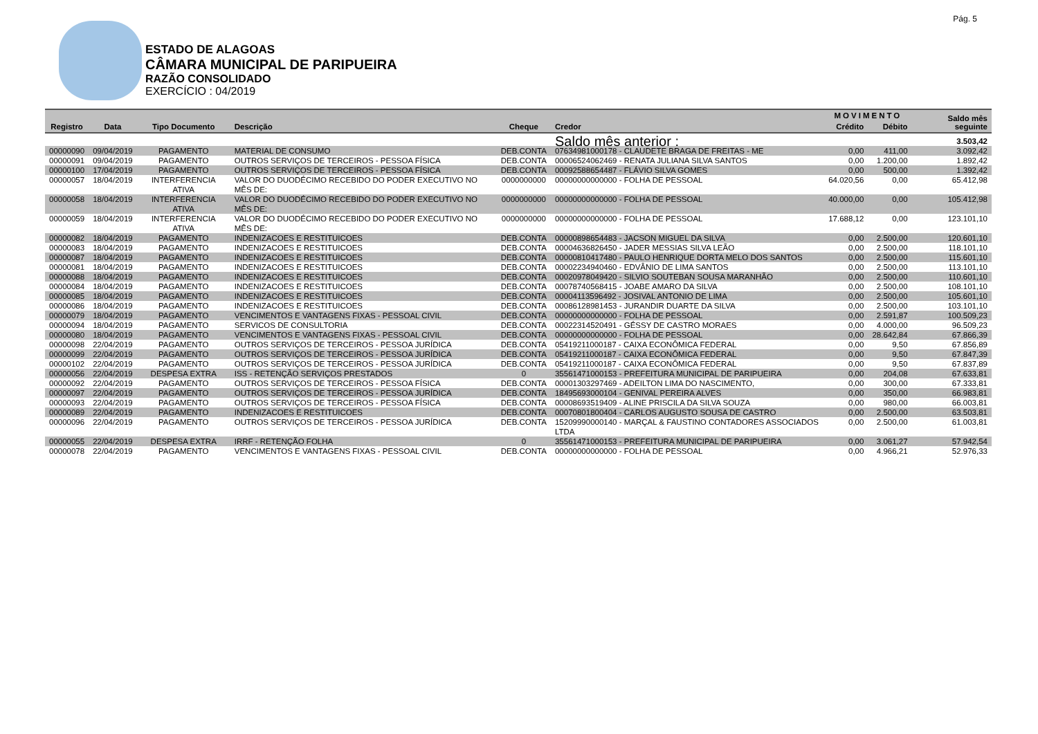Pág. 5
ESTADO DE ALAGOAS
CÂMARA MUNICIPAL DE PARIPUEIRA
RAZÃO CONSOLIDADO
EXERCÍCIO : 04/2019
| Registro | Data | Tipo Documento | Descrição | Cheque | Credor | MOVIMENTO | | Saldo mês seguinte |
| --- | --- | --- | --- | --- | --- | --- | --- | --- |
| | | | | | | Crédito | Débito | |
| | | | | | Saldo mês anterior : | | | 3.503,42 |
| 00000090 | 09/04/2019 | PAGAMENTO | MATERIAL DE CONSUMO | DEB.CONTA | 07634981000178 - CLAUDETE BRAGA DE FREITAS - ME | 0,00 | 411,00 | 3.092,42 |
| 00000091 | 09/04/2019 | PAGAMENTO | OUTROS SERVIÇOS DE TERCEIROS - PESSOA FÍSICA | DEB.CONTA | 00006524062469 - RENATA JULIANA SILVA SANTOS | 0,00 | 1.200,00 | 1.892,42 |
| 00000100 | 17/04/2019 | PAGAMENTO | OUTROS SERVIÇOS DE TERCEIROS - PESSOA FÍSICA | DEB.CONTA | 00092588654487 - FLÁVIO SILVA GOMES | 0,00 | 500,00 | 1.392,42 |
| 00000057 | 18/04/2019 | INTERFERENCIA ATIVA | VALOR DO DUODÉCIMO RECEBIDO DO PODER EXECUTIVO NO MÊS DE: | 0000000000 | 00000000000000 - FOLHA DE PESSOAL | 64.020,56 | 0,00 | 65.412,98 |
| 00000058 | 18/04/2019 | INTERFERENCIA ATIVA | VALOR DO DUODÉCIMO RECEBIDO DO PODER EXECUTIVO NO MÊS DE: | 0000000000 | 00000000000000 - FOLHA DE PESSOAL | 40.000,00 | 0,00 | 105.412,98 |
| 00000059 | 18/04/2019 | INTERFERENCIA ATIVA | VALOR DO DUODÉCIMO RECEBIDO DO PODER EXECUTIVO NO MÊS DE: | 0000000000 | 00000000000000 - FOLHA DE PESSOAL | 17.688,12 | 0,00 | 123.101,10 |
| 00000082 | 18/04/2019 | PAGAMENTO | INDENIZACOES E RESTITUICOES | DEB.CONTA | 00000898654483 - JACSON MIGUEL DA SILVA | 0,00 | 2.500,00 | 120.601,10 |
| 00000083 | 18/04/2019 | PAGAMENTO | INDENIZACOES E RESTITUICOES | DEB.CONTA | 00004636826450 - JADER MESSIAS SILVA LEÃO | 0,00 | 2.500,00 | 118.101,10 |
| 00000087 | 18/04/2019 | PAGAMENTO | INDENIZACOES E RESTITUICOES | DEB.CONTA | 00000810417480 - PAULO HENRIQUE DORTA MELO DOS SANTOS | 0,00 | 2.500,00 | 115.601,10 |
| 00000081 | 18/04/2019 | PAGAMENTO | INDENIZACOES E RESTITUICOES | DEB.CONTA | 00002234940460 - EDVÂNIO DE LIMA SANTOS | 0,00 | 2.500,00 | 113.101,10 |
| 00000088 | 18/04/2019 | PAGAMENTO | INDENIZACOES E RESTITUICOES | DEB.CONTA | 00020978049420 - SILVIO SOUTEBAN SOUSA MARANHÃO | 0,00 | 2.500,00 | 110.601,10 |
| 00000084 | 18/04/2019 | PAGAMENTO | INDENIZACOES E RESTITUICOES | DEB.CONTA | 00078740568415 - JOABE AMARO DA SILVA | 0,00 | 2.500,00 | 108.101,10 |
| 00000085 | 18/04/2019 | PAGAMENTO | INDENIZACOES E RESTITUICOES | DEB.CONTA | 00004113596492 - JOSIVAL ANTONIO DE LIMA | 0,00 | 2.500,00 | 105.601,10 |
| 00000086 | 18/04/2019 | PAGAMENTO | INDENIZACOES E RESTITUICOES | DEB.CONTA | 00086128981453 - JURANDIR DUARTE DA SILVA | 0,00 | 2.500,00 | 103.101,10 |
| 00000079 | 18/04/2019 | PAGAMENTO | VENCIMENTOS E VANTAGENS FIXAS - PESSOAL CIVIL | DEB.CONTA | 00000000000000 - FOLHA DE PESSOAL | 0,00 | 2.591,87 | 100.509,23 |
| 00000094 | 18/04/2019 | PAGAMENTO | SERVICOS DE CONSULTORIA | DEB.CONTA | 00022314520491 - GÉSSY DE CASTRO MORAES | 0,00 | 4.000,00 | 96.509,23 |
| 00000080 | 18/04/2019 | PAGAMENTO | VENCIMENTOS E VANTAGENS FIXAS - PESSOAL CIVIL | DEB.CONTA | 00000000000000 - FOLHA DE PESSOAL | 0,00 | 28.642,84 | 67.866,39 |
| 00000098 | 22/04/2019 | PAGAMENTO | OUTROS SERVIÇOS DE TERCEIROS - PESSOA JURÍDICA | DEB.CONTA | 05419211000187 - CAIXA ECONÔMICA FEDERAL | 0,00 | 9,50 | 67.856,89 |
| 00000099 | 22/04/2019 | PAGAMENTO | OUTROS SERVIÇOS DE TERCEIROS - PESSOA JURÍDICA | DEB.CONTA | 05419211000187 - CAIXA ECONÔMICA FEDERAL | 0,00 | 9,50 | 67.847,39 |
| 00000102 | 22/04/2019 | PAGAMENTO | OUTROS SERVIÇOS DE TERCEIROS - PESSOA JURÍDICA | DEB.CONTA | 05419211000187 - CAIXA ECONÔMICA FEDERAL | 0,00 | 9,50 | 67.837,89 |
| 00000056 | 22/04/2019 | DESPESA EXTRA | ISS - RETENÇÃO SERVIÇOS PRESTADOS | 0 | 35561471000153 - PREFEITURA MUNICIPAL DE PARIPUEIRA | 0,00 | 204,08 | 67.633,81 |
| 00000092 | 22/04/2019 | PAGAMENTO | OUTROS SERVIÇOS DE TERCEIROS - PESSOA FÍSICA | DEB.CONTA | 00001303297469 - ADEILTON LIMA DO NASCIMENTO, | 0,00 | 300,00 | 67.333,81 |
| 00000097 | 22/04/2019 | PAGAMENTO | OUTROS SERVIÇOS DE TERCEIROS - PESSOA JURÍDICA | DEB.CONTA | 18495693000104 - GENIVAL PEREIRA ALVES | 0,00 | 350,00 | 66.983,81 |
| 00000093 | 22/04/2019 | PAGAMENTO | OUTROS SERVIÇOS DE TERCEIROS - PESSOA FÍSICA | DEB.CONTA | 00008693519409 - ALINE PRISCILA DA SILVA SOUZA | 0,00 | 980,00 | 66.003,81 |
| 00000089 | 22/04/2019 | PAGAMENTO | INDENIZACOES E RESTITUICOES | DEB.CONTA | 00070801800404 - CARLOS AUGUSTO SOUSA DE CASTRO | 0,00 | 2.500,00 | 63.503,81 |
| 00000096 | 22/04/2019 | PAGAMENTO | OUTROS SERVIÇOS DE TERCEIROS - PESSOA JURÍDICA | DEB.CONTA | 15209990000140 - MARÇAL & FAUSTINO CONTADORES ASSOCIADOS LTDA | 0,00 | 2.500,00 | 61.003,81 |
| 00000055 | 22/04/2019 | DESPESA EXTRA | IRRF - RETENÇÃO FOLHA | 0 | 35561471000153 - PREFEITURA MUNICIPAL DE PARIPUEIRA | 0,00 | 3.061,27 | 57.942,54 |
| 00000078 | 22/04/2019 | PAGAMENTO | VENCIMENTOS E VANTAGENS FIXAS - PESSOAL CIVIL | DEB.CONTA | 00000000000000 - FOLHA DE PESSOAL | 0,00 | 4.966,21 | 52.976,33 |